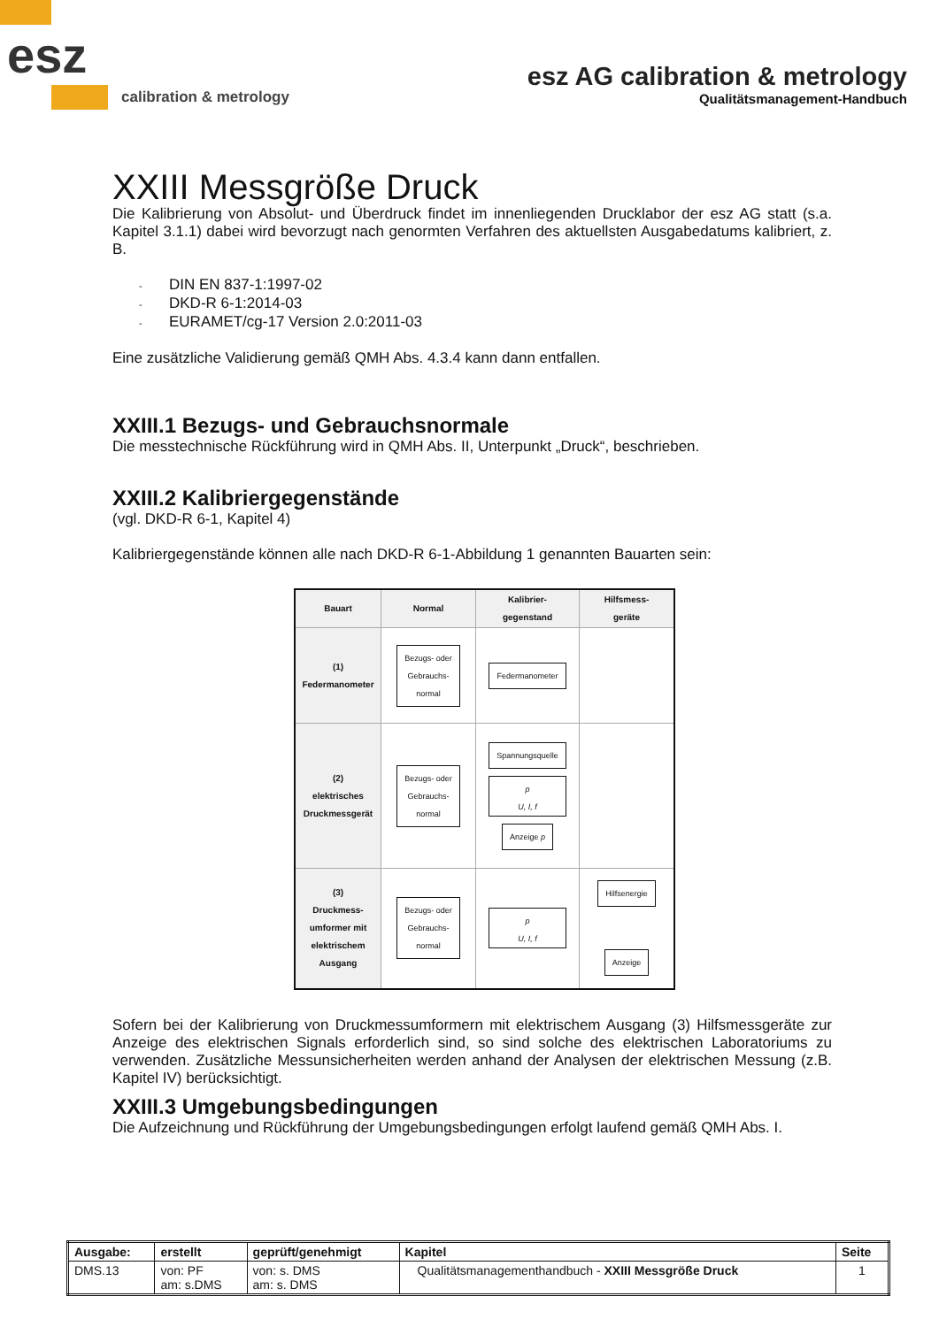esz
calibration & metrology
esz AG calibration & metrology
Qualitätsmanagement-Handbuch
XXIII Messgröße Druck
Die Kalibrierung von Absolut- und Überdruck findet im innenliegenden Drucklabor der esz AG statt (s.a. Kapitel 3.1.1) dabei wird bevorzugt nach genormten Verfahren des aktuellsten Ausgabedatums kalibriert, z. B.
- DIN EN 837-1:1997-02
- DKD-R 6-1:2014-03
- EURAMET/cg-17 Version 2.0:2011-03
Eine zusätzliche Validierung gemäß QMH Abs. 4.3.4 kann dann entfallen.
XXIII.1 Bezugs- und Gebrauchsnormale
Die messtechnische Rückführung wird in QMH Abs. II, Unterpunkt „Druck“, beschrieben.
XXIII.2 Kalibriergegenstände
(vgl. DKD-R 6-1, Kapitel 4)
Kalibriergegenstände können alle nach DKD-R 6-1-Abbildung 1 genannten Bauarten sein:
| Bauart | Normal | Kalibrier- gegenstand | Hilfsmess- geräte |
| --- | --- | --- | --- |
| (1) Federmanometer | Bezugs- oder Gebrauchs- normal | Federmanometer | |
| (2) elektrisches Druckmessgerät | Bezugs- oder Gebrauchs- normal | Spannungsquelle p U, I, f Anzeige p | |
| (3) Druckmess- umformer mit elektrischem Ausgang | Bezugs- oder Gebrauchs- normal | p U, I, f | Hilfsenergie Anzeige |
Sofern bei der Kalibrierung von Druckmessumformern mit elektrischem Ausgang (3) Hilfsmessgeräte zur Anzeige des elektrischen Signals erforderlich sind, so sind solche des elektrischen Laboratoriums zu verwenden. Zusätzliche Messunsicherheiten werden anhand der Analysen der elektrischen Messung (z.B. Kapitel IV) berücksichtigt.
XXIII.3 Umgebungsbedingungen
Die Aufzeichnung und Rückführung der Umgebungsbedingungen erfolgt laufend gemäß QMH Abs. I.
| Ausgabe: | erstellt | geprüft/genehmigt | Kapitel | Seite |
| DMS.13 | von: PF am: s.DMS | von: s. DMS am: s. DMS | Qualitätsmanagementhandbuch - XXIII Messgröße Druck | 1 |